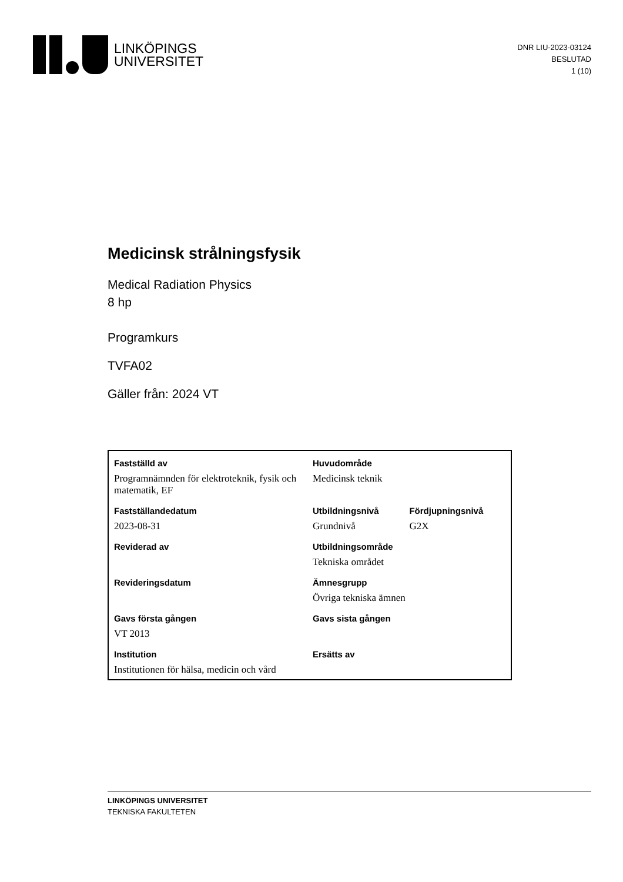LINKÖPINGS
UNIVERSITET
DNR LIU-2023-03124
BESLUTAD
1 (10)
Medicinsk strålningsfysik
Medical Radiation Physics
8 hp
Programkurs
TVFA02
Gäller från: 2024 VT
| Fastställd av | Huvudområde | |
| Programnämnden för elektroteknik, fysik och matematik, EF | Medicinsk teknik | |
| Fastställandedatum | Utbildningsnivå | Fördjupningsnivå |
| 2023-08-31 | Grundnivå | G2X |
| Reviderad av | Utbildningsområde | |
| | Tekniska området | |
| Revideringsdatum | Ämnesgrupp | |
| | Övriga tekniska ämnen | |
| Gavs första gången | Gavs sista gången | |
| VT 2013 | | |
| Institution | Ersätts av | |
| Institutionen för hälsa, medicin och vård | | |
LINKÖPINGS UNIVERSITET
TEKNISKA FAKULTETEN